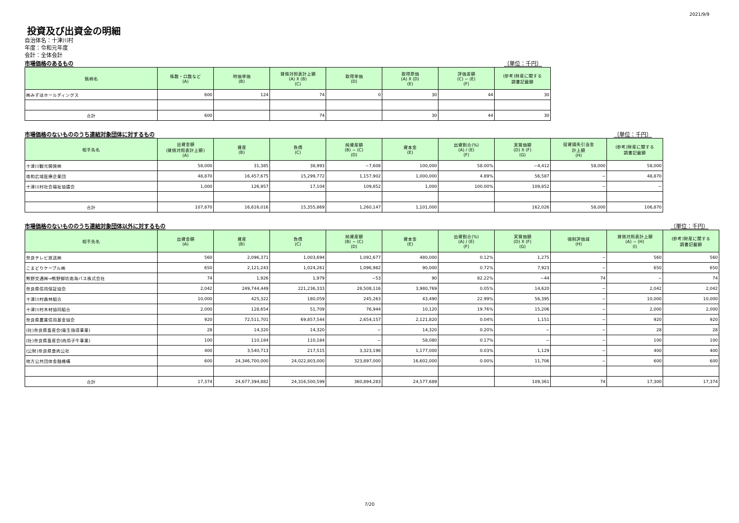2021/9/9
投資及び出資金の明細
自治体名：十津川村
年度：令和元年度
会計：全体会計
市場価格のあるもの （単位：千円）
| 銘柄名 | 株数・口数など (A) | 時価単価 (B) | 貸借対照表計上額 (A) X (B) (C) | 取得単価 (D) | 取得原価 (A) X (D) (E) | 評価差額 (C) − (E) (F) | (参考)財産に関する 調書記載額 |
| --- | --- | --- | --- | --- | --- | --- | --- |
| ㈱みずほホールディングス | 600 | 124 | 74 | 0 | 30 | 44 | 30 |
| 合計 | 600 | | 74 | | 30 | 44 | 30 |
市場価格のないもののうち連結対象団体に対するもの （単位：千円）
| 相手先名 | 出資金額 (貸借対照表計上額) (A) | 資産 (B) | 負債 (C) | 純資産額 (B) − (C) (D) | 資本金 (E) | 出資割合(%) (A) / (E) (F) | 実質価額 (D) X (F) (G) | 投資損失引当金 計上額 (H) | (参考)財産に関する 調書記載額 |
| --- | --- | --- | --- | --- | --- | --- | --- | --- | --- |
| 十津川観光開発㈱ | 58,000 | 31,385 | 38,993 | −7,608 | 100,000 | 58.00% | −4,412 | 58,000 | 58,000 |
| 南和広域医療企業団 | 48,870 | 16,457,675 | 15,299,772 | 1,157,902 | 1,000,000 | 4.89% | 56,587 | − | 48,870 |
| 十津川村社会福祉協議会 | 1,000 | 126,957 | 17,104 | 109,852 | 1,000 | 100.00% | 109,852 | − | − |
| 合計 | 107,870 | 16,616,016 | 15,355,869 | 1,260,147 | 1,101,000 | | 162,026 | 58,000 | 106,870 |
市場価格のないもののうち連結対象団体以外に対するもの （単位：千円）
| 相手先名 | 出資金額 (A) | 資産 (B) | 負債 (C) | 純資産額 (B) − (C) (D) | 資本金 (E) | 出資割合(%) (A) / (E) (F) | 実質価額 (D) X (F) (G) | 強制評価減 (H) | 貸借対照表計上額 (A) − (H) (I) | (参考)財産に関する 調書記載額 |
| --- | --- | --- | --- | --- | --- | --- | --- | --- | --- | --- |
| 奈良テレビ放送㈱ | 560 | 2,096,371 | 1,003,694 | 1,092,677 | 480,000 | 0.12% | 1,275 | − | 560 | 560 |
| こまどりケーブル㈱ | 650 | 2,121,243 | 1,024,261 | 1,096,982 | 90,000 | 0.72% | 7,923 | − | 650 | 650 |
| 熊野交通㈱→熊野御坊南海バス株式会社 | 74 | 1,926 | 1,979 | −53 | 90 | 82.22% | −44 | 74 | − | 74 |
| 奈良県信用保証協会 | 2,042 | 249,744,449 | 221,236,333 | 28,508,116 | 3,980,769 | 0.05% | 14,620 | − | 2,042 | 2,042 |
| 十津川村森林組合 | 10,000 | 425,322 | 180,059 | 245,263 | 43,490 | 22.99% | 56,395 | − | 10,000 | 10,000 |
| 十津川村木材協同組合 | 2,000 | 128,654 | 51,709 | 76,944 | 10,120 | 19.76% | 15,206 | − | 2,000 | 2,000 |
| 奈良県農業信用基金協会 | 920 | 72,511,701 | 69,857,544 | 2,654,157 | 2,121,820 | 0.04% | 1,151 | − | 920 | 920 |
| (社)奈良県畜産会(衛生指導事業) | 28 | 14,320 | 14,320 | − | 14,320 | 0.20% | − | − | 28 | 28 |
| (社)奈良県畜産会(肉用子牛事業) | 100 | 110,184 | 110,184 | − | 58,080 | 0.17% | − | − | 100 | 100 |
| (公財)奈良県食肉公社 | 400 | 3,540,713 | 217,515 | 3,323,198 | 1,177,000 | 0.03% | 1,129 | − | 400 | 400 |
| 地方公共団体金融機構 | 600 | 24,346,700,000 | 24,022,803,000 | 323,897,000 | 16,602,000 | 0.00% | 11,706 | − | 600 | 600 |
| 合計 | 17,374 | 24,677,394,882 | 24,316,500,599 | 360,894,283 | 24,577,689 | | 109,361 | 74 | 17,300 | 17,374 |
7/20